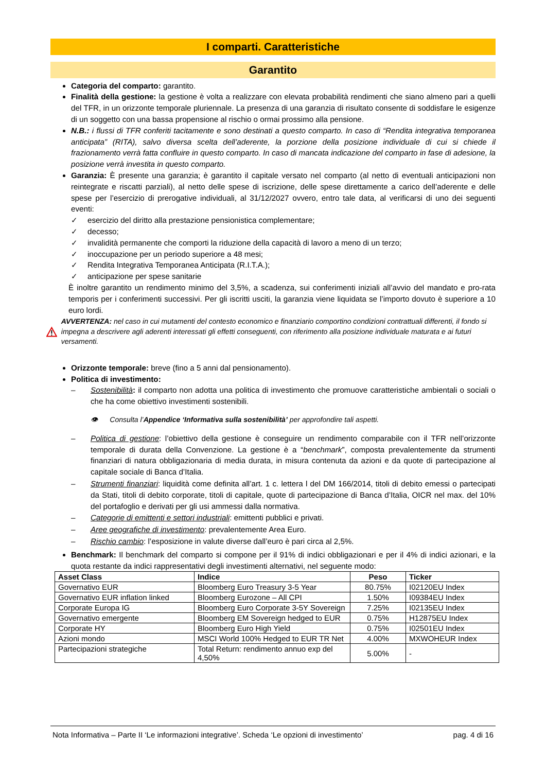I comparti. Caratteristiche
Garantito
Categoria del comparto: garantito.
Finalità della gestione: la gestione è volta a realizzare con elevata probabilità rendimenti che siano almeno pari a quelli del TFR, in un orizzonte temporale pluriennale. La presenza di una garanzia di risultato consente di soddisfare le esigenze di un soggetto con una bassa propensione al rischio o ormai prossimo alla pensione.
N.B.: i flussi di TFR conferiti tacitamente e sono destinati a questo comparto. In caso di “Rendita integrativa temporanea anticipata” (RITA), salvo diversa scelta dell’aderente, la porzione della posizione individuale di cui si chiede il frazionamento verrà fatta confluire in questo comparto. In caso di mancata indicazione del comparto in fase di adesione, la posizione verrà investita in questo comparto.
Garanzia: È presente una garanzia; è garantito il capitale versato nel comparto (al netto di eventuali anticipazioni non reintegrate e riscatti parziali), al netto delle spese di iscrizione, delle spese direttamente a carico dell’aderente e delle spese per l’esercizio di prerogative individuali, al 31/12/2027 ovvero, entro tale data, al verificarsi di uno dei seguenti eventi:
✓ esercizio del diritto alla prestazione pensionistica complementare;
✓ decesso;
✓ invalidità permanente che comporti la riduzione della capacità di lavoro a meno di un terzo;
✓ inoccupazione per un periodo superiore a 48 mesi;
✓ Rendita Integrativa Temporanea Anticipata (R.I.T.A.);
✓ anticipazione per spese sanitarie
È inoltre garantito un rendimento minimo del 3,5%, a scadenza, sui conferimenti iniziali all’avvio del mandato e pro-rata temporis per i conferimenti successivi. Per gli iscritti usciti, la garanzia viene liquidata se l’importo dovuto è superiore a 10 euro lordi.
AVVERTENZA: nel caso in cui mutamenti del contesto economico e finanziario comportino condizioni contrattuali differenti, il fondo si impegna a descrivere agli aderenti interessati gli effetti conseguenti, con riferimento alla posizione individuale maturata e ai futuri versamenti.
Orizzonte temporale: breve (fino a 5 anni dal pensionamento).
Politica di investimento:
– Sostenibilità: il comparto non adotta una politica di investimento che promuove caratteristiche ambientali o sociali o che ha come obiettivo investimenti sostenibili.
👁 Consulta l’Appendice ‘Informativa sulla sostenibilità’ per approfondire tali aspetti.
– Politica di gestione: l’obiettivo della gestione è conseguire un rendimento comparabile con il TFR nell’orizzonte temporale di durata della Convenzione. La gestione è a “benchmark”, composta prevalentemente da strumenti finanziari di natura obbligazionaria di media durata, in misura contenuta da azioni e da quote di partecipazione al capitale sociale di Banca d’Italia.
– Strumenti finanziari: liquidità come definita all’art. 1 c. lettera l del DM 166/2014, titoli di debito emessi o partecipati da Stati, titoli di debito corporate, titoli di capitale, quote di partecipazione di Banca d’Italia, OICR nel max. del 10% del portafoglio e derivati per gli usi ammessi dalla normativa.
– Categorie di emittenti e settori industriali: emittenti pubblici e privati.
– Aree geografiche di investimento: prevalentemente Area Euro.
– Rischio cambio: l’esposizione in valute diverse dall’euro è pari circa al 2,5%.
Benchmark: Il benchmark del comparto si compone per il 91% di indici obbligazionari e per il 4% di indici azionari, e la quota restante da indici rappresentativi degli investimenti alternativi, nel seguente modo:
| Asset Class | Indice | Peso | Ticker |
| --- | --- | --- | --- |
| Governativo EUR | Bloomberg Euro Treasury 3-5 Year | 80.75% | I02120EU Index |
| Governativo EUR inflation linked | Bloomberg Eurozone – All CPI | 1.50% | I09384EU Index |
| Corporate Europa IG | Bloomberg Euro Corporate 3-5Y Sovereign | 7.25% | I02135EU Index |
| Governativo emergente | Bloomberg EM Sovereign hedged to EUR | 0.75% | H12875EU Index |
| Corporate HY | Bloomberg Euro High Yield | 0.75% | I02501EU Index |
| Azioni mondo | MSCI World 100% Hedged to EUR TR Net | 4.00% | MXWOHEUR Index |
| Partecipazioni strategiche | Total Return: rendimento annuo exp del 4,50% | 5.00% | - |
Nota Informativa – Parte II ‘Le informazioni integrative’. Scheda ‘Le opzioni di investimento’ pag. 4 di 16